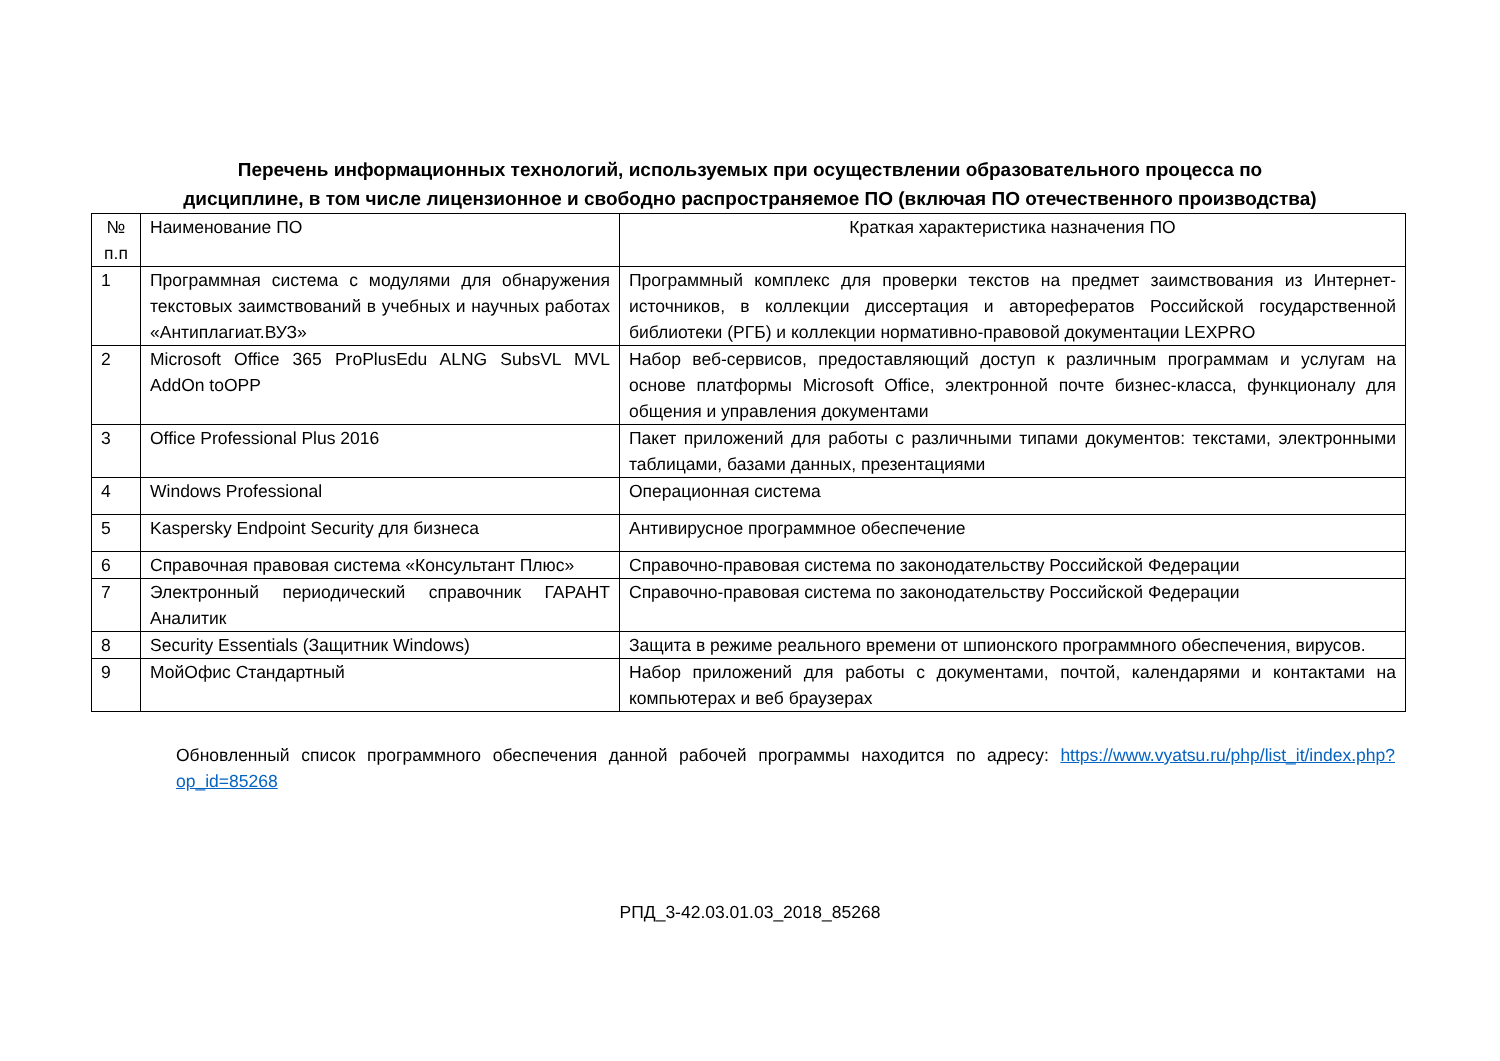Перечень информационных технологий, используемых при осуществлении образовательного процесса по
дисциплине, в том числе лицензионное и свободно распространяемое ПО (включая ПО отечественного производства)
| № п.п | Наименование ПО | Краткая характеристика назначения ПО |
| 1 | Программная система с модулями для обнаружения текстовых заимствований в учебных и научных работах «Антиплагиат.ВУЗ» | Программный комплекс для проверки текстов на предмет заимствования из Интернет-источников, в коллекции диссертация и авторефератов Российской государственной библиотеки (РГБ) и коллекции нормативно-правовой документации LEXPRO |
| 2 | Microsoft Office 365 ProPlusEdu ALNG SubsVL MVL AddOn toOPP | Набор веб-сервисов, предоставляющий доступ к различным программам и услугам на основе платформы Microsoft Office, электронной почте бизнес-класса, функционалу для общения и управления документами |
| 3 | Office Professional Plus 2016 | Пакет приложений для работы с различными типами документов: текстами, электронными таблицами, базами данных, презентациями |
| 4 | Windows Professional | Операционная система |
| 5 | Kaspersky Endpoint Security для бизнеса | Антивирусное программное обеспечение |
| 6 | Справочная правовая система «Консультант Плюс» | Справочно-правовая система по законодательству Российской Федерации |
| 7 | Электронный периодический справочник ГАРАНТ Аналитик | Справочно-правовая система по законодательству Российской Федерации |
| 8 | Security Essentials (Защитник Windows) | Защита в режиме реального времени от шпионского программного обеспечения, вирусов. |
| 9 | МойОфис Стандартный | Набор приложений для работы с документами, почтой, календарями и контактами на компьютерах и веб браузерах |
Обновленный список программного обеспечения данной рабочей программы находится по адресу: https://www.vyatsu.ru/php/list_it/index.php?op_id=85268
РПД_3-42.03.01.03_2018_85268